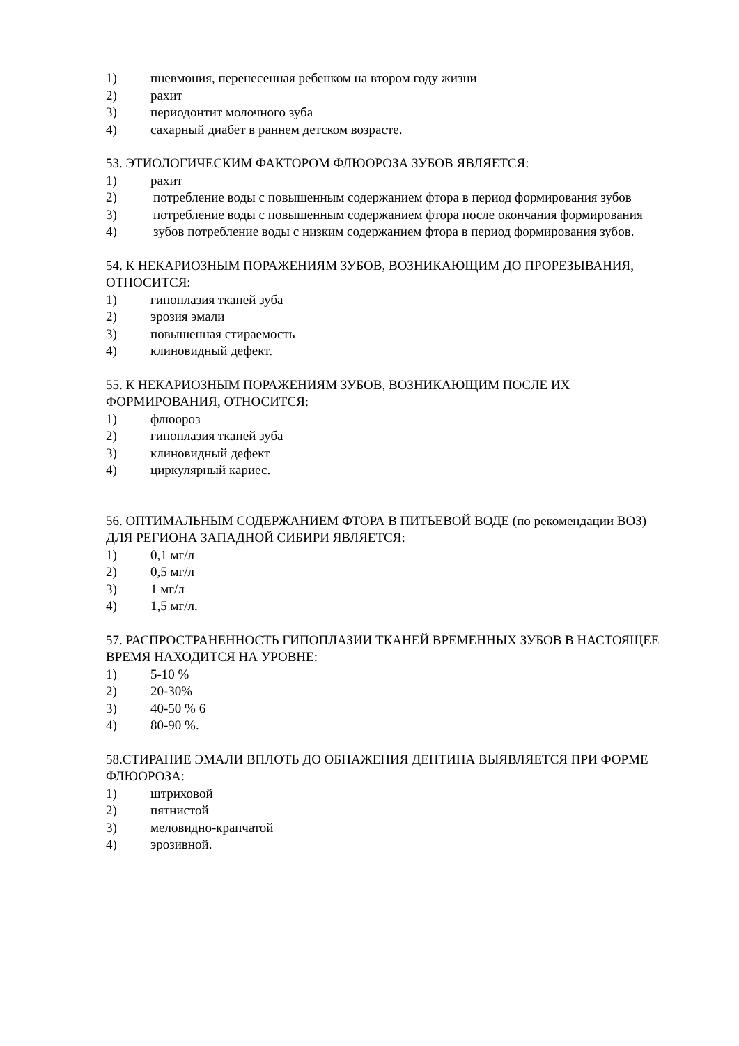1) пневмония, перенесенная ребенком на втором году жизни
2) рахит
3) периодонтит молочного зуба
4) сахарный диабет в раннем детском возрасте.
53. ЭТИОЛОГИЧЕСКИМ ФАКТОРОМ ФЛЮОРОЗА ЗУБОВ ЯВЛЯЕТСЯ:
1) рахит
2) потребление воды с повышенным содержанием фтора в период формирования зубов
3) потребление воды с повышенным содержанием фтора после окончания формирования
4) зубов потребление воды с низким содержанием фтора в период формирования зубов.
54. К НЕКАРИОЗНЫМ ПОРАЖЕНИЯМ ЗУБОВ, ВОЗНИКАЮЩИМ ДО ПРОРЕЗЫВАНИЯ, ОТНОСИТСЯ:
1) гипоплазия тканей зуба
2) эрозия эмали
3) повышенная стираемость
4) клиновидный дефект.
55. К НЕКАРИОЗНЫМ ПОРАЖЕНИЯМ ЗУБОВ, ВОЗНИКАЮЩИМ ПОСЛЕ ИХ ФОРМИРОВАНИЯ, ОТНОСИТСЯ:
1) флюороз
2) гипоплазия тканей зуба
3) клиновидный дефект
4) циркулярный кариес.
56. ОПТИМАЛЬНЫМ СОДЕРЖАНИЕМ ФТОРА В ПИТЬЕВОЙ ВОДЕ (по рекомендации ВОЗ) ДЛЯ РЕГИОНА ЗАПАДНОЙ СИБИРИ ЯВЛЯЕТСЯ:
1) 0,1 мг/л
2) 0,5 мг/л
3) 1 мг/л
4) 1,5 мг/л.
57. РАСПРОСТРАНЕННОСТЬ ГИПОПЛАЗИИ ТКАНЕЙ ВРЕМЕННЫХ ЗУБОВ В НАСТОЯЩЕЕ ВРЕМЯ НАХОДИТСЯ НА УРОВНЕ:
1) 5-10 %
2) 20-30%
3) 40-50 % 6
4) 80-90 %.
58.СТИРАНИЕ ЭМАЛИ ВПЛОТЬ ДО ОБНАЖЕНИЯ ДЕНТИНА ВЫЯВЛЯЕТСЯ ПРИ ФОРМЕ ФЛЮОРОЗА:
1) штриховой
2) пятнистой
3) меловидно-крапчатой
4) эрозивной.